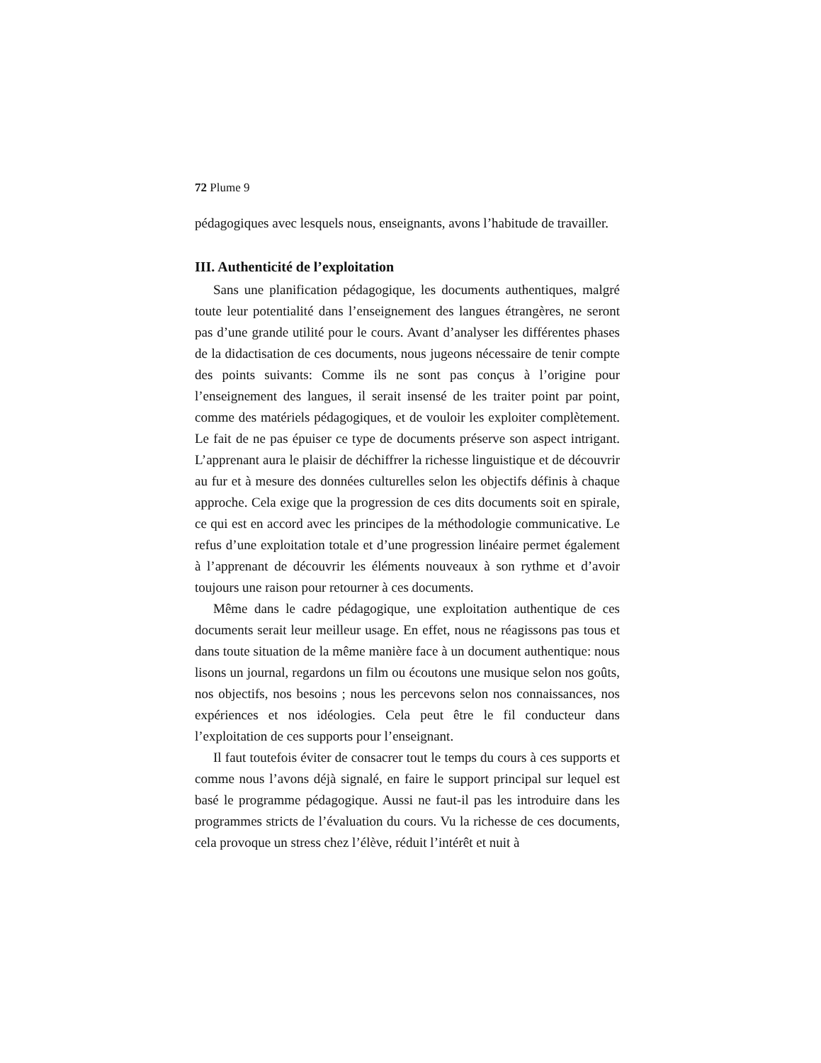72 Plume 9
pédagogiques avec lesquels nous, enseignants, avons l’habitude de travailler.
III. Authenticité de l’exploitation
Sans une planification pédagogique, les documents authentiques, malgré toute leur potentialité dans l’enseignement des langues étrangères, ne seront pas d’une grande utilité pour le cours. Avant d’analyser les différentes phases de la didactisation de ces documents, nous jugeons nécessaire de tenir compte des points suivants: Comme ils ne sont pas conçus à l’origine pour l’enseignement des langues, il serait insensé de les traiter point par point, comme des matériels pédagogiques, et de vouloir les exploiter complètement. Le fait de ne pas épuiser ce type de documents préserve son aspect intrigant. L’apprenant aura le plaisir de déchiffrer la richesse linguistique et de découvrir au fur et à mesure des données culturelles selon les objectifs définis à chaque approche. Cela exige que la progression de ces dits documents soit en spirale, ce qui est en accord avec les principes de la méthodologie communicative. Le refus d’une exploitation totale et d’une progression linéaire permet également à l’apprenant de découvrir les éléments nouveaux à son rythme et d’avoir toujours une raison pour retourner à ces documents.
Même dans le cadre pédagogique, une exploitation authentique de ces documents serait leur meilleur usage. En effet, nous ne réagissons pas tous et dans toute situation de la même manière face à un document authentique: nous lisons un journal, regardons un film ou écoutons une musique selon nos goûts, nos objectifs, nos besoins ; nous les percevons selon nos connaissances, nos expériences et nos idéologies. Cela peut être le fil conducteur dans l’exploitation de ces supports pour l’enseignant.
Il faut toutefois éviter de consacrer tout le temps du cours à ces supports et comme nous l’avons déjà signalé, en faire le support principal sur lequel est basé le programme pédagogique. Aussi ne faut-il pas les introduire dans les programmes stricts de l’évaluation du cours. Vu la richesse de ces documents, cela provoque un stress chez l’élève, réduit l’intérêt et nuit à